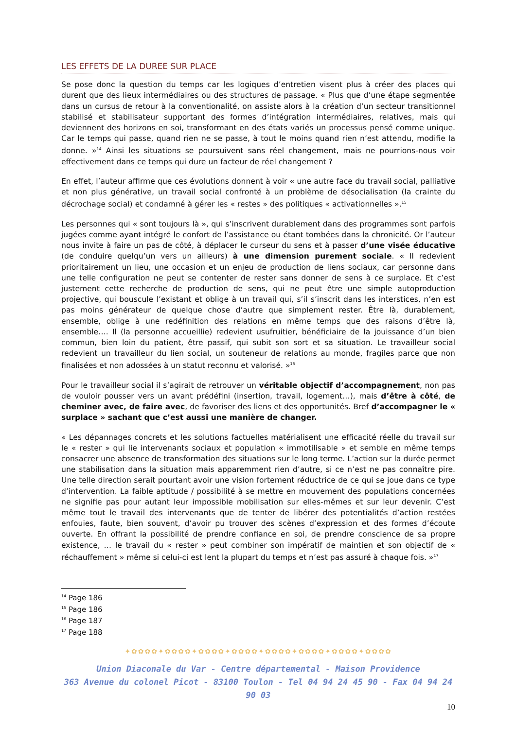LES EFFETS DE LA DUREE SUR PLACE
Se pose donc la question du temps car les logiques d’entretien visent plus à créer des places qui durent que des lieux intermédiaires ou des structures de passage. « Plus que d’une étape segmentée dans un cursus de retour à la conventionalité, on assiste alors à la création d’un secteur transitionnel stabilisé et stabilisateur supportant des formes d’intégration intermédiaires, relatives, mais qui deviennent des horizons en soi, transformant en des états variés un processus pensé comme unique. Car le temps qui passe, quand rien ne se passe, à tout le moins quand rien n’est attendu, modifie la donne. »<sup>14</sup> Ainsi les situations se poursuivent sans réel changement, mais ne pourrions-nous voir effectivement dans ce temps qui dure un facteur de réel changement ?
En effet, l’auteur affirme que ces évolutions donnent à voir « une autre face du travail social, palliative et non plus générative, un travail social confronté à un problème de désocialisation (la crainte du décrochage social) et condamné à gérer les « restes » des politiques « activationnelles ».<sup>15</sup>
Les personnes qui « sont toujours là », qui s’inscrivent durablement dans des programmes sont parfois jugées comme ayant intégré le confort de l’assistance ou étant tombées dans la chronicité. Or l’auteur nous invite à faire un pas de côté, à déplacer le curseur du sens et à passer d’une visée éducative (de conduire quelqu’un vers un ailleurs) à une dimension purement sociale. « Il redevient prioritairement un lieu, une occasion et un enjeu de production de liens sociaux, car personne dans une telle configuration ne peut se contenter de rester sans donner de sens à ce surplace. Et c’est justement cette recherche de production de sens, qui ne peut être une simple autoproduction projective, qui bouscule l’existant et oblige à un travail qui, s’il s’inscrit dans les interstices, n’en est pas moins générateur de quelque chose d’autre que simplement rester. Être là, durablement, ensemble, oblige à une redéfinition des relations en même temps que des raisons d’être là, ensemble…. Il (la personne accueillie) redevient usufruitier, bénéficiaire de la jouissance d’un bien commun, bien loin du patient, être passif, qui subit son sort et sa situation. Le travailleur social redevient un travailleur du lien social, un souteneur de relations au monde, fragiles parce que non finalisées et non adossées à un statut reconnu et valorisé. »<sup>16</sup>
Pour le travailleur social il s’agirait de retrouver un véritable objectif d’accompagnement, non pas de vouloir pousser vers un avant prédéfini (insertion, travail, logement…), mais d’être à côté, de cheminer avec, de faire avec, de favoriser des liens et des opportunités. Bref d’accompagner le « surplace » sachant que c’est aussi une manière de changer.
« Les dépannages concrets et les solutions factuelles matérialisent une efficacité réelle du travail sur le « rester » qui lie intervenants sociaux et population « immotilisable » et semble en même temps consacrer une absence de transformation des situations sur le long terme. L’action sur la durée permet une stabilisation dans la situation mais apparemment rien d’autre, si ce n’est ne pas connaître pire. Une telle direction serait pourtant avoir une vision fortement réductrice de ce qui se joue dans ce type d’intervention. La faible aptitude / possibilité à se mettre en mouvement des populations concernées ne signifie pas pour autant leur impossible mobilisation sur elles-mêmes et sur leur devenir. C’est même tout le travail des intervenants que de tenter de libérer des potentialités d’action restées enfouies, faute, bien souvent, d’avoir pu trouver des scènes d’expression et des formes d’écoute ouverte. En offrant la possibilité de prendre confiance en soi, de prendre conscience de sa propre existence, … le travail du « rester » peut combiner son impératif de maintien et son objectif de « réchauffement » même si celui-ci est lent la plupart du temps et n’est pas assuré à chaque fois. »<sup>17</sup>
<sup>14</sup> Page 186
<sup>15</sup> Page 186
<sup>16</sup> Page 187
<sup>17</sup> Page 188
✦✿✿✿✿✦✿✿✿✿✦✿✿✿✿✦✿✿✿✿✦✿✿✿✿✦✿✿✿✿✦✿✿✿✿✦✿✿✿✿
Union Diaconale du Var - Centre départemental - Maison Providence
363 Avenue du colonel Picot - 83100 Toulon - Tel 04 94 24 45 90 - Fax 04 94 24 90 03
10